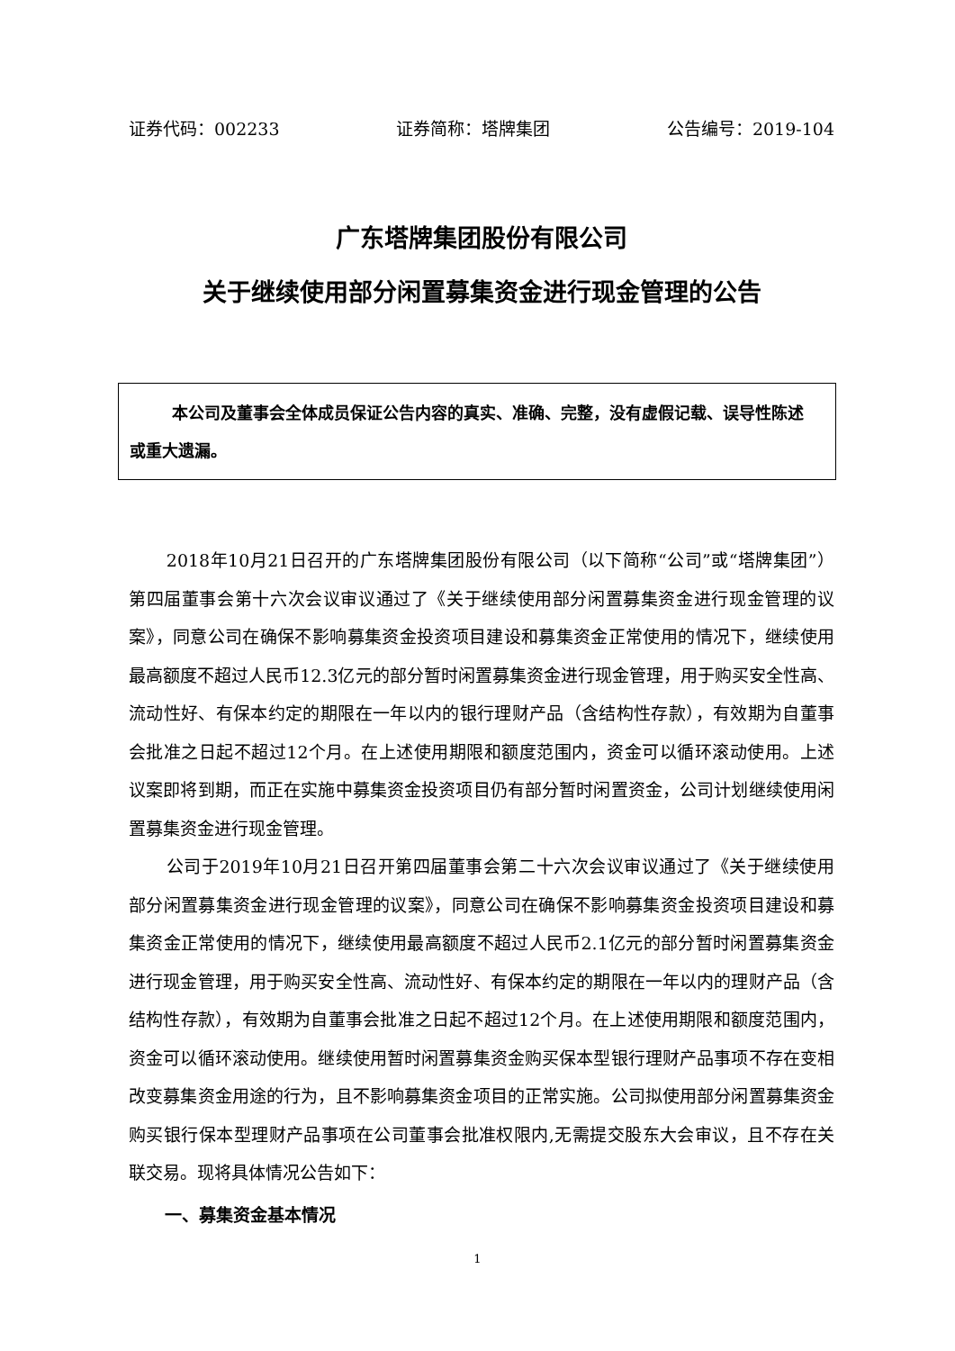证券代码：002233 证券简称：塔牌集团 公告编号：2019-104
广东塔牌集团股份有限公司
关于继续使用部分闲置募集资金进行现金管理的公告
本公司及董事会全体成员保证公告内容的真实、准确、完整，没有虚假记载、误导性陈述或重大遗漏。
2018年10月21日召开的广东塔牌集团股份有限公司（以下简称“公司”或“塔牌集团”）第四届董事会第十六次会议审议通过了《关于继续使用部分闲置募集资金进行现金管理的议案》，同意公司在确保不影响募集资金投资项目建设和募集资金正常使用的情况下，继续使用最高额度不超过人民币12.3亿元的部分暂时闲置募集资金进行现金管理，用于购买安全性高、流动性好、有保本约定的期限在一年以内的银行理财产品（含结构性存款），有效期为自董事会批准之日起不超过12个月。在上述使用期限和额度范围内，资金可以循环滚动使用。上述议案即将到期，而正在实施中募集资金投资项目仍有部分暂时闲置资金，公司计划继续使用闲置募集资金进行现金管理。
公司于2019年10月21日召开第四届董事会第二十六次会议审议通过了《关于继续使用部分闲置募集资金进行现金管理的议案》，同意公司在确保不影响募集资金投资项目建设和募集资金正常使用的情况下，继续使用最高额度不超过人民币2.1亿元的部分暂时闲置募集资金进行现金管理，用于购买安全性高、流动性好、有保本约定的期限在一年以内的理财产品（含结构性存款），有效期为自董事会批准之日起不超过12个月。在上述使用期限和额度范围内，资金可以循环滚动使用。继续使用暂时闲置募集资金购买保本型银行理财产品事项不存在变相改变募集资金用途的行为，且不影响募集资金项目的正常实施。公司拟使用部分闲置募集资金购买银行保本型理财产品事项在公司董事会批准权限内,无需提交股东大会审议，且不存在关联交易。现将具体情况公告如下：
一、募集资金基本情况
1